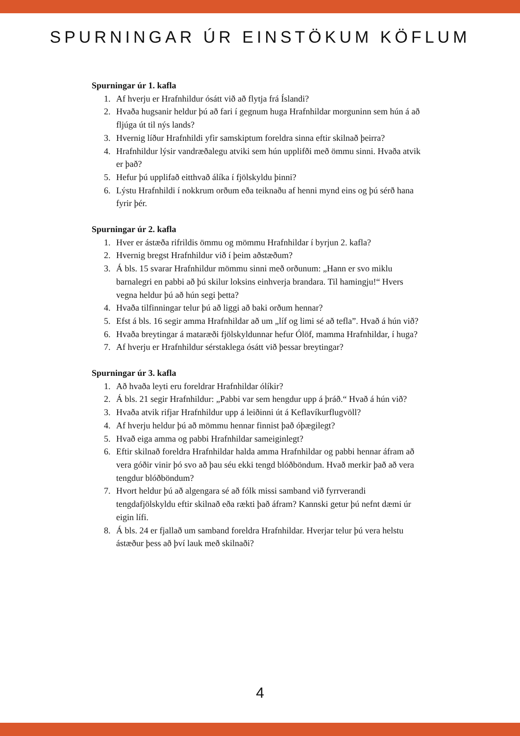SPURNINGAR ÚR EINSTÖKUM KÖFLUM
Spurningar úr 1. kafla
1. Af hverju er Hrafnhildur ósátt við að flytja frá Íslandi?
2. Hvaða hugsanir heldur þú að fari í gegnum huga Hrafnhildar morguninn sem hún á að fljúga út til nýs lands?
3. Hvernig líður Hrafnhildi yfir samskiptum foreldra sinna eftir skilnað þeirra?
4. Hrafnhildur lýsir vandræðalegu atviki sem hún upplifði með ömmu sinni. Hvaða atvik er það?
5. Hefur þú upplifað eitthvað álíka í fjölskyldu þinni?
6. Lýstu Hrafnhildi í nokkrum orðum eða teiknaðu af henni mynd eins og þú sérð hana fyrir þér.
Spurningar úr 2. kafla
1. Hver er ástæða rifrildis ömmu og mömmu Hrafnhildar í byrjun 2. kafla?
2. Hvernig bregst Hrafnhildur við í þeim aðstæðum?
3. Á bls. 15 svarar Hrafnhildur mömmu sinni með orðunum: „Hann er svo miklu barnalegri en pabbi að þú skilur loksins einhverja brandara. Til hamingju!“ Hvers vegna heldur þú að hún segi þetta?
4. Hvaða tilfinningar telur þú að liggi að baki orðum hennar?
5. Efst á bls. 16 segir amma Hrafnhildar að um „líf og limi sé að tefla”. Hvað á hún við?
6. Hvaða breytingar á mataræði fjölskyldunnar hefur Ólöf, mamma Hrafnhildar, í huga?
7. Af hverju er Hrafnhildur sérstaklega ósátt við þessar breytingar?
Spurningar úr 3. kafla
1. Að hvaða leyti eru foreldrar Hrafnhildar ólíkir?
2. Á bls. 21 segir Hrafnhildur: „Pabbi var sem hengdur upp á þráð.“ Hvað á hún við?
3. Hvaða atvik rifjar Hrafnhildur upp á leiðinni út á Keflavíkurflugvöll?
4. Af hverju heldur þú að mömmu hennar finnist það óþægilegt?
5. Hvað eiga amma og pabbi Hrafnhildar sameiginlegt?
6. Eftir skilnað foreldra Hrafnhildar halda amma Hrafnhildar og pabbi hennar áfram að vera góðir vinir þó svo að þau séu ekki tengd blóðböndum. Hvað merkir það að vera tengdur blóðböndum?
7. Hvort heldur þú að algengara sé að fólk missi samband við fyrrverandi tengdafjölskyldu eftir skilnað eða rækti það áfram? Kannski getur þú nefnt dæmi úr eigin lífi.
8. Á bls. 24 er fjallað um samband foreldra Hrafnhildar. Hverjar telur þú vera helstu ástæður þess að því lauk með skilnaði?
4